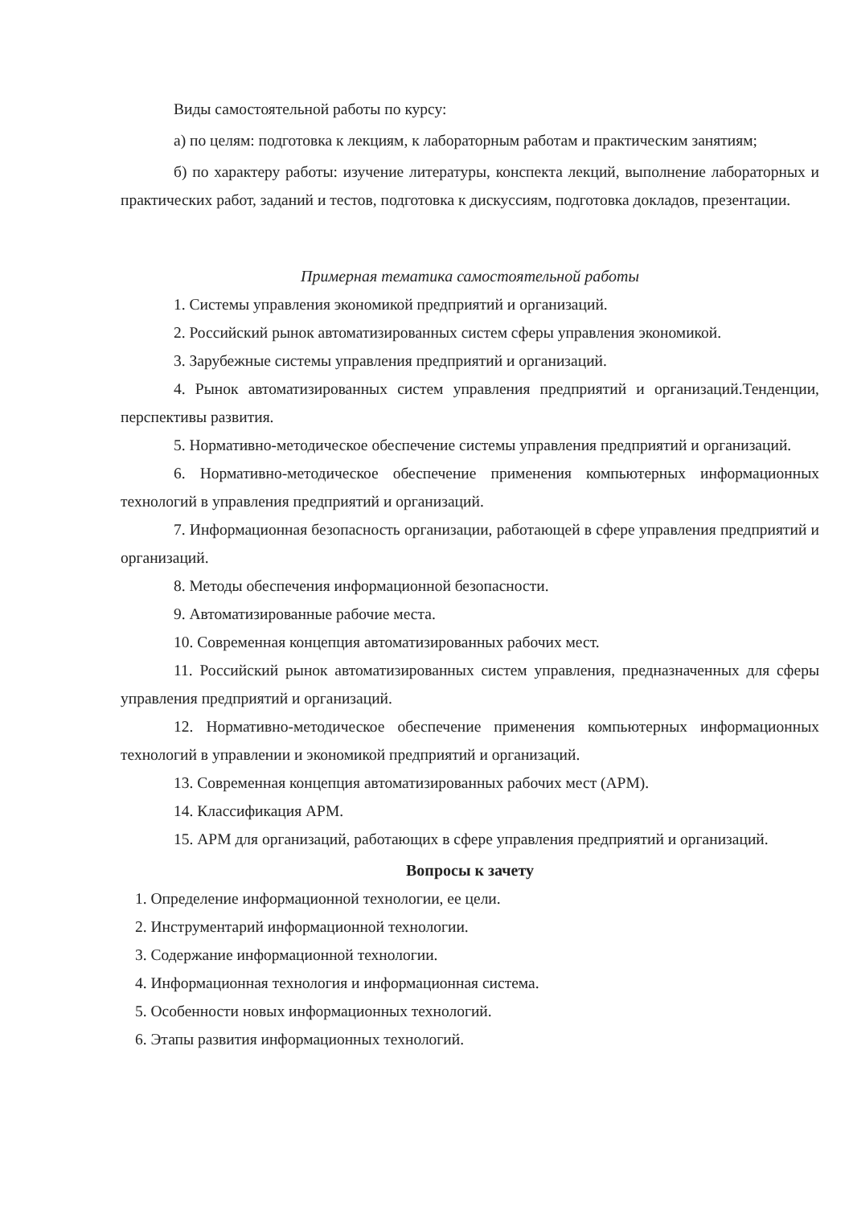Виды самостоятельной работы по курсу:
а) по целям: подготовка к лекциям, к лабораторным работам и практическим занятиям;
б) по характеру работы: изучение литературы, конспекта лекций, выполнение лабораторных и практических работ, заданий и тестов, подготовка к дискуссиям, подготовка докладов, презентации.
Примерная тематика самостоятельной работы
1. Системы управления экономикой предприятий и организаций.
2. Российский рынок автоматизированных систем сферы управления экономикой.
3. Зарубежные системы управления предприятий и организаций.
4. Рынок автоматизированных систем управления предприятий и организаций.Тенденции, перспективы развития.
5. Нормативно-методическое обеспечение системы управления предприятий и организаций.
6. Нормативно-методическое обеспечение применения компьютерных информационных технологий в управления предприятий и организаций.
7. Информационная безопасность организации, работающей в сфере управления предприятий и организаций.
8. Методы обеспечения информационной безопасности.
9. Автоматизированные рабочие места.
10. Современная концепция автоматизированных рабочих мест.
11. Российский рынок автоматизированных систем управления, предназначенных для сферы управления предприятий и организаций.
12. Нормативно-методическое обеспечение применения компьютерных информационных технологий в управлении и экономикой предприятий и организаций.
13. Современная концепция автоматизированных рабочих мест (АРМ).
14. Классификация АРМ.
15. АРМ для организаций, работающих в сфере управления предприятий и организаций.
Вопросы к зачету
1. Определение информационной технологии, ее цели.
2. Инструментарий информационной технологии.
3. Содержание информационной технологии.
4. Информационная технология и информационная система.
5. Особенности новых информационных технологий.
6. Этапы развития информационных технологий.